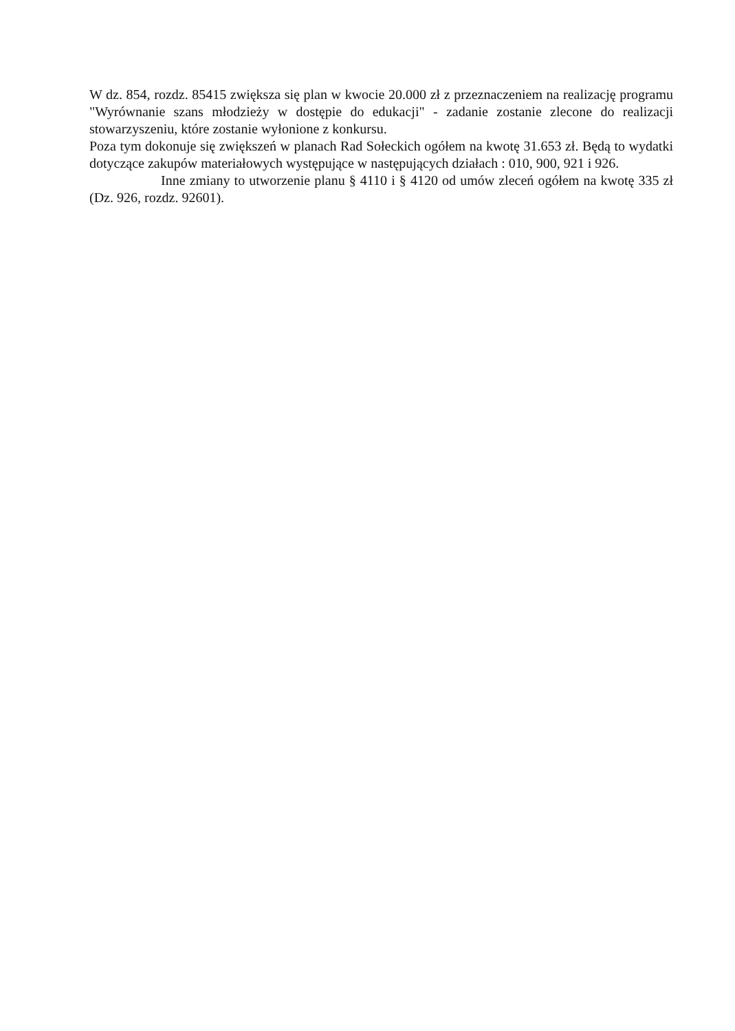W dz. 854, rozdz. 85415 zwiększa się plan w kwocie 20.000 zł z przeznaczeniem na realizację programu "Wyrównanie szans młodzieży w dostępie do edukacji" - zadanie zostanie zlecone do realizacji stowarzyszeniu, które zostanie wyłonione z konkursu.
Poza tym dokonuje się zwiększeń w planach Rad Sołeckich ogółem na kwotę 31.653 zł. Będą to wydatki dotyczące zakupów materiałowych występujące w następujących działach : 010, 900, 921 i 926.
Inne zmiany to utworzenie planu § 4110 i § 4120 od umów zleceń ogółem na kwotę 335 zł (Dz. 926, rozdz. 92601).